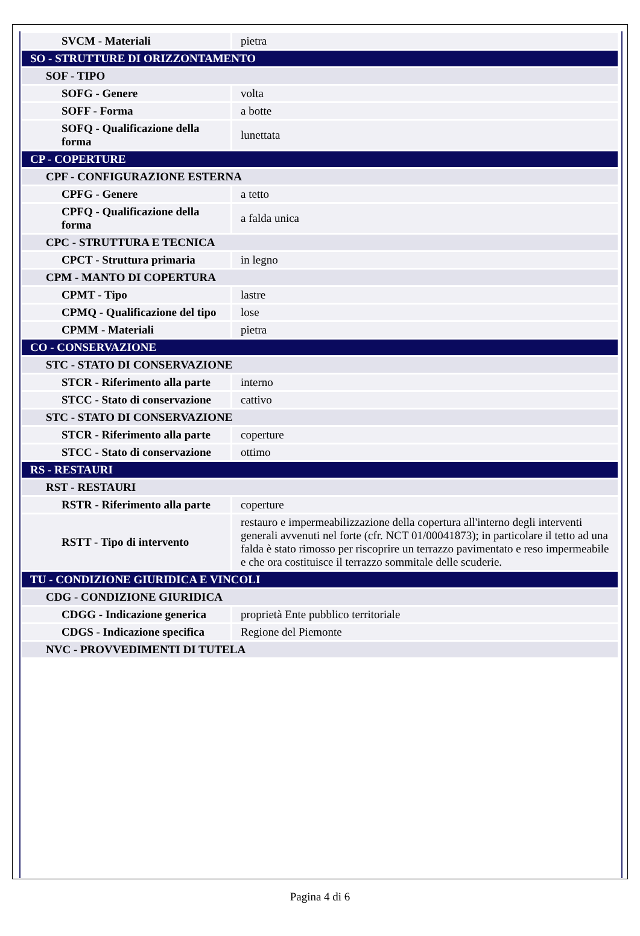| SVCM - Materiali | pietra |
| SO - STRUTTURE DI ORIZZONTAMENTO | |
| SOF - TIPO | |
| SOFG - Genere | volta |
| SOFF - Forma | a botte |
| SOFQ - Qualificazione della forma | lunettata |
| CP - COPERTURE | |
| CPF - CONFIGURAZIONE ESTERNA | |
| CPFG - Genere | a tetto |
| CPFQ - Qualificazione della forma | a falda unica |
| CPC - STRUTTURA E TECNICA | |
| CPCT - Struttura primaria | in legno |
| CPM - MANTO DI COPERTURA | |
| CPMT - Tipo | lastre |
| CPMQ - Qualificazione del tipo | lose |
| CPMM - Materiali | pietra |
| CO - CONSERVAZIONE | |
| STC - STATO DI CONSERVAZIONE | |
| STCR - Riferimento alla parte | interno |
| STCC - Stato di conservazione | cattivo |
| STC - STATO DI CONSERVAZIONE | |
| STCR - Riferimento alla parte | coperture |
| STCC - Stato di conservazione | ottimo |
| RS - RESTAURI | |
| RST - RESTAURI | |
| RSTR - Riferimento alla parte | coperture |
| RSTT - Tipo di intervento | restauro e impermeabilizzazione della copertura all'interno degli interventi generali avvenuti nel forte (cfr. NCT 01/00041873); in particolare il tetto ad una falda è stato rimosso per riscoprire un terrazzo pavimentato e reso impermeabile e che ora costituisce il terrazzo sommitale delle scuderie. |
| TU - CONDIZIONE GIURIDICA E VINCOLI | |
| CDG - CONDIZIONE GIURIDICA | |
| CDGG - Indicazione generica | proprietà Ente pubblico territoriale |
| CDGS - Indicazione specifica | Regione del Piemonte |
| NVC - PROVVEDIMENTI DI TUTELA | |
Pagina 4 di 6